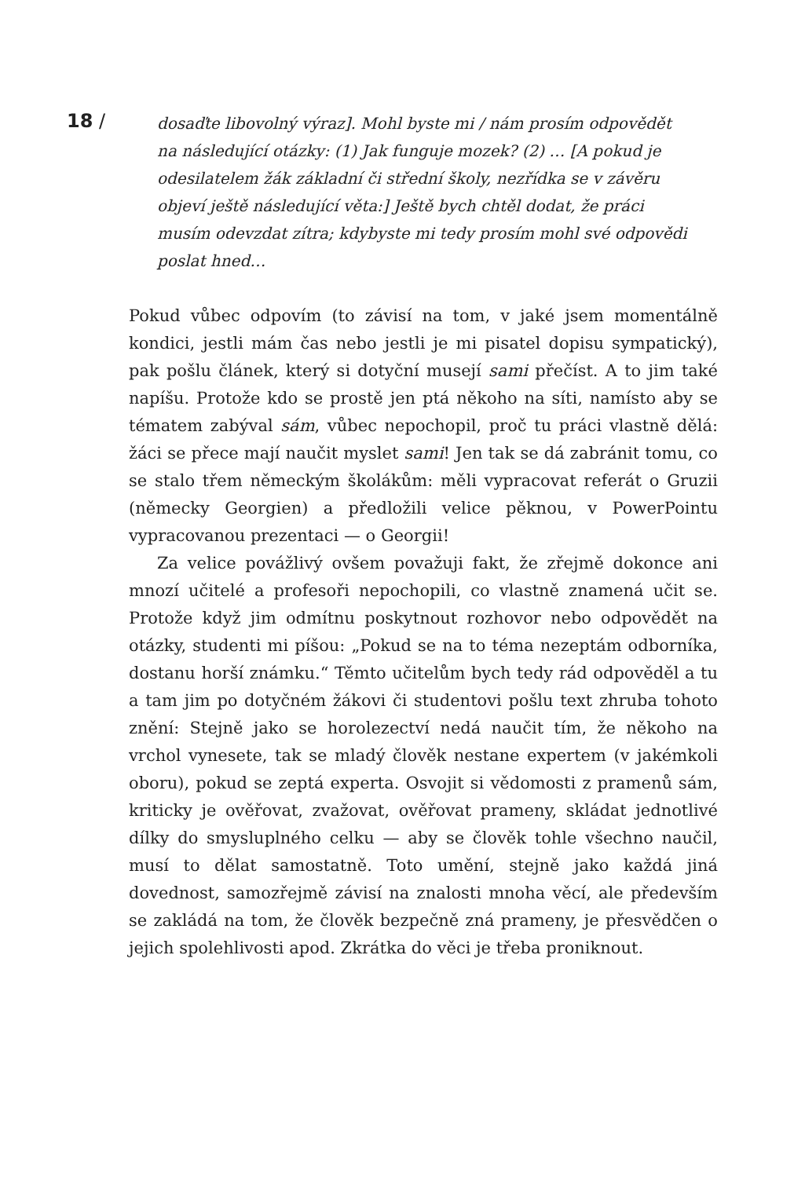18 /
dosaďte libovolný výraz]. Mohl byste mi / nám prosím odpovědět na následující otázky: (1) Jak funguje mozek? (2) … [A pokud je odesilatelem žák základní či střední školy, nezřídka se v závěru objeví ještě následující věta:] Ještě bych chtěl dodat, že práci musím odevzdat zítra; kdybyste mi tedy prosím mohl své odpovědi poslat hned…
Pokud vůbec odpovím (to závisí na tom, v jaké jsem momentálně kondici, jestli mám čas nebo jestli je mi pisatel dopisu sympatický), pak pošlu článek, který si dotyční musejí sami přečíst. A to jim také napíšu. Protože kdo se prostě jen ptá někoho na síti, namísto aby se tématem zabýval sám, vůbec nepochopil, proč tu práci vlastně dělá: žáci se přece mají naučit myslet sami! Jen tak se dá zabránit tomu, co se stalo třem německým školákům: měli vypracovat referát o Gruzii (německy Georgien) a předložili velice pěknou, v PowerPointu vypracovanou prezentaci — o Georgii!
Za velice povážlivý ovšem považuji fakt, že zřejmě dokonce ani mnozí učitelé a profesoři nepochopili, co vlastně znamená učit se. Protože když jim odmítnu poskytnout rozhovor nebo odpovědět na otázky, studenti mi píšou: „Pokud se na to téma nezeptám odborníka, dostanu horší známku.“ Těmto učitelům bych tedy rád odpověděl a tu a tam jim po dotyčném žákovi či studentovi pošlu text zhruba tohoto znění: Stejně jako se horolezectví nedá naučit tím, že někoho na vrchol vynesete, tak se mladý člověk nestane expertem (v jakémkoli oboru), pokud se zeptá experta. Osvojit si vědomosti z pramenů sám, kriticky je ověřovat, zvažovat, ověřovat prameny, skládat jednotlivé dílky do smysluplného celku — aby se člověk tohle všechno naučil, musí to dělat samostatně. Toto umění, stejně jako každá jiná dovednost, samozřejmě závisí na znalosti mnoha věcí, ale především se zakládá na tom, že člověk bezpečně zná prameny, je přesvědčen o jejich spolehlivosti apod. Zkrátka do věci je třeba proniknout.